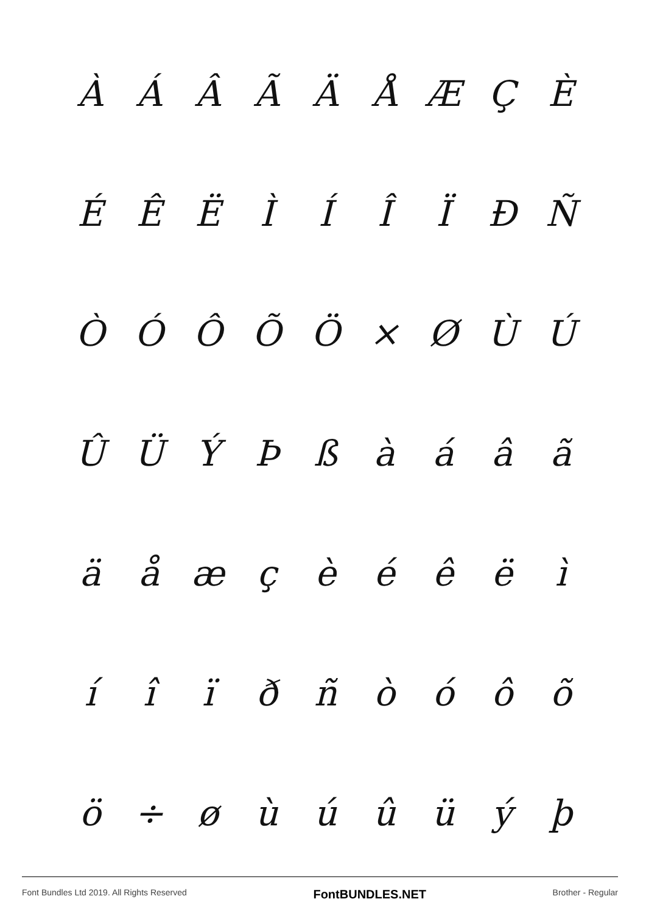À Á Â Ã Ä Å Æ Ç È
É Ê Ë Ì Í Î Ï Ð Ñ
Ò Ó Ô Õ Ö × Ø Ù Ú
Û Ü Ý Þ ß à á â ã
ä å æ ç è é ê ë ì
í î ï ð ñ ò ó ô õ
ö ÷ ø ù ú û ü ý þ
Font Bundles Ltd 2019. All Rights Reserved FontBUNDLES.NET Brother - Regular